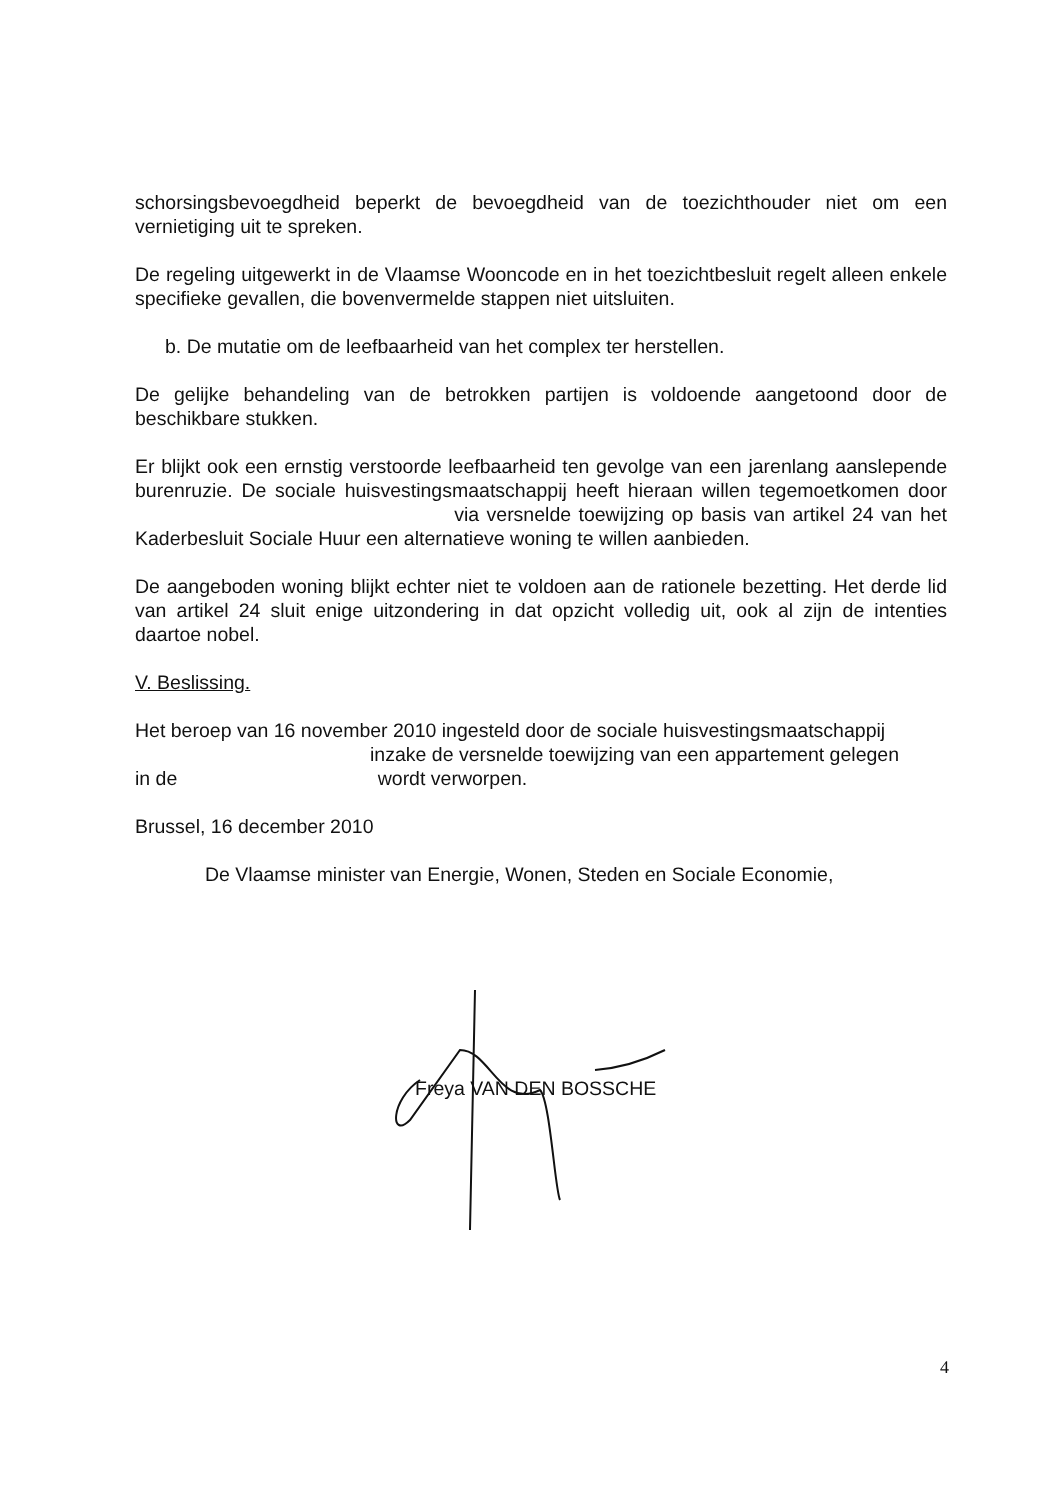schorsingsbevoegdheid beperkt de bevoegdheid van de toezichthouder niet om een vernietiging uit te spreken.
De regeling uitgewerkt in de Vlaamse Wooncode en in het toezichtbesluit regelt alleen enkele specifieke gevallen, die bovenvermelde stappen niet uitsluiten.
b. De mutatie om de leefbaarheid van het complex ter herstellen.
De gelijke behandeling van de betrokken partijen is voldoende aangetoond door de beschikbare stukken.
Er blijkt ook een ernstig verstoorde leefbaarheid ten gevolge van een jarenlang aanslepende burenruzie. De sociale huisvestingsmaatschappij heeft hieraan willen tegemoetkomen door via versnelde toewijzing op basis van artikel 24 van het Kaderbesluit Sociale Huur een alternatieve woning te willen aanbieden.
De aangeboden woning blijkt echter niet te voldoen aan de rationele bezetting. Het derde lid van artikel 24 sluit enige uitzondering in dat opzicht volledig uit, ook al zijn de intenties daartoe nobel.
V. Beslissing.
Het beroep van 16 november 2010 ingesteld door de sociale huisvestingsmaatschappij
inzake de versnelde toewijzing van een appartement gelegen
in de wordt verworpen.
Brussel, 16 december 2010
De Vlaamse minister van Energie, Wonen, Steden en Sociale Economie,
Freya VAN DEN BOSSCHE
4